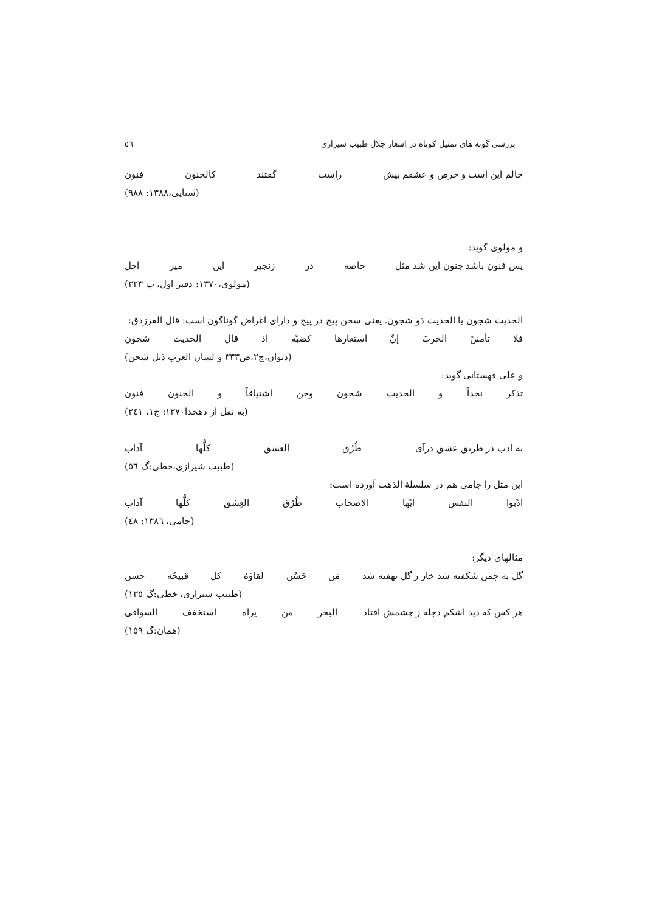بررسی گونه های تمثیل کوتاه در اشعار جلال طبیب شیرازی ٥٦
حالم این است و حرص و عشقم بیش راست گفتند کالجنون فنون
(سنایی،۱۳۸۸: ۹۸۸)
و مولوی گوید:
پس فنون باشد جنون این شد مثل خاصه در زنجیر این میر اجل
(مولوی،۱۳۷۰: دفتر اول، ب ۳۲۳)
الحدیث شجون یا الحدیث ذو شجون. یعنی سخن پیچ در پیچ و دارای اغراض گوناگون است: قال الفرزدق:
فلا تأمننّ الحربَ إنّ استعارها کضبّه اذ قال الحدیث شجون
(دیوان،ج۲،ص۳۳۳ و لسان العرب ذیل شجن)
و علی قهستانی گوید:
تذکر نجداً و الحدیث شجون وجن اشتیاقاً و الجنون فنون
(به نقل از دهخدا۱۳۷۰: ج۱، ۲٤۱)
به ادب در طریق عشق درآی طُرُق العشق کلُّها آداب
(طبیب شیرازی،خطی:گ ٥٦)
این مثل را جامی هم در سلسلهٔ الذهب آورده است:
ادّبوا النفس ایّها الاصحاب طُرُق العِشق کلُّها آداب
(جامی، ۱۳۸٦: ٤۸)
مثالهای دیگر:
گل به چمن شکفته شد خار ز گل نهفته شد مَن حَسُن لقاؤهُ کل قبیحُه حسن
(طبیب شیرازی، خطی:گ ۱۳٥)
هر کس که دید اشکم دجله ز چشمش افتاد البحر من یراه استخفف السواقی
(همان:گ ۱٥۹)